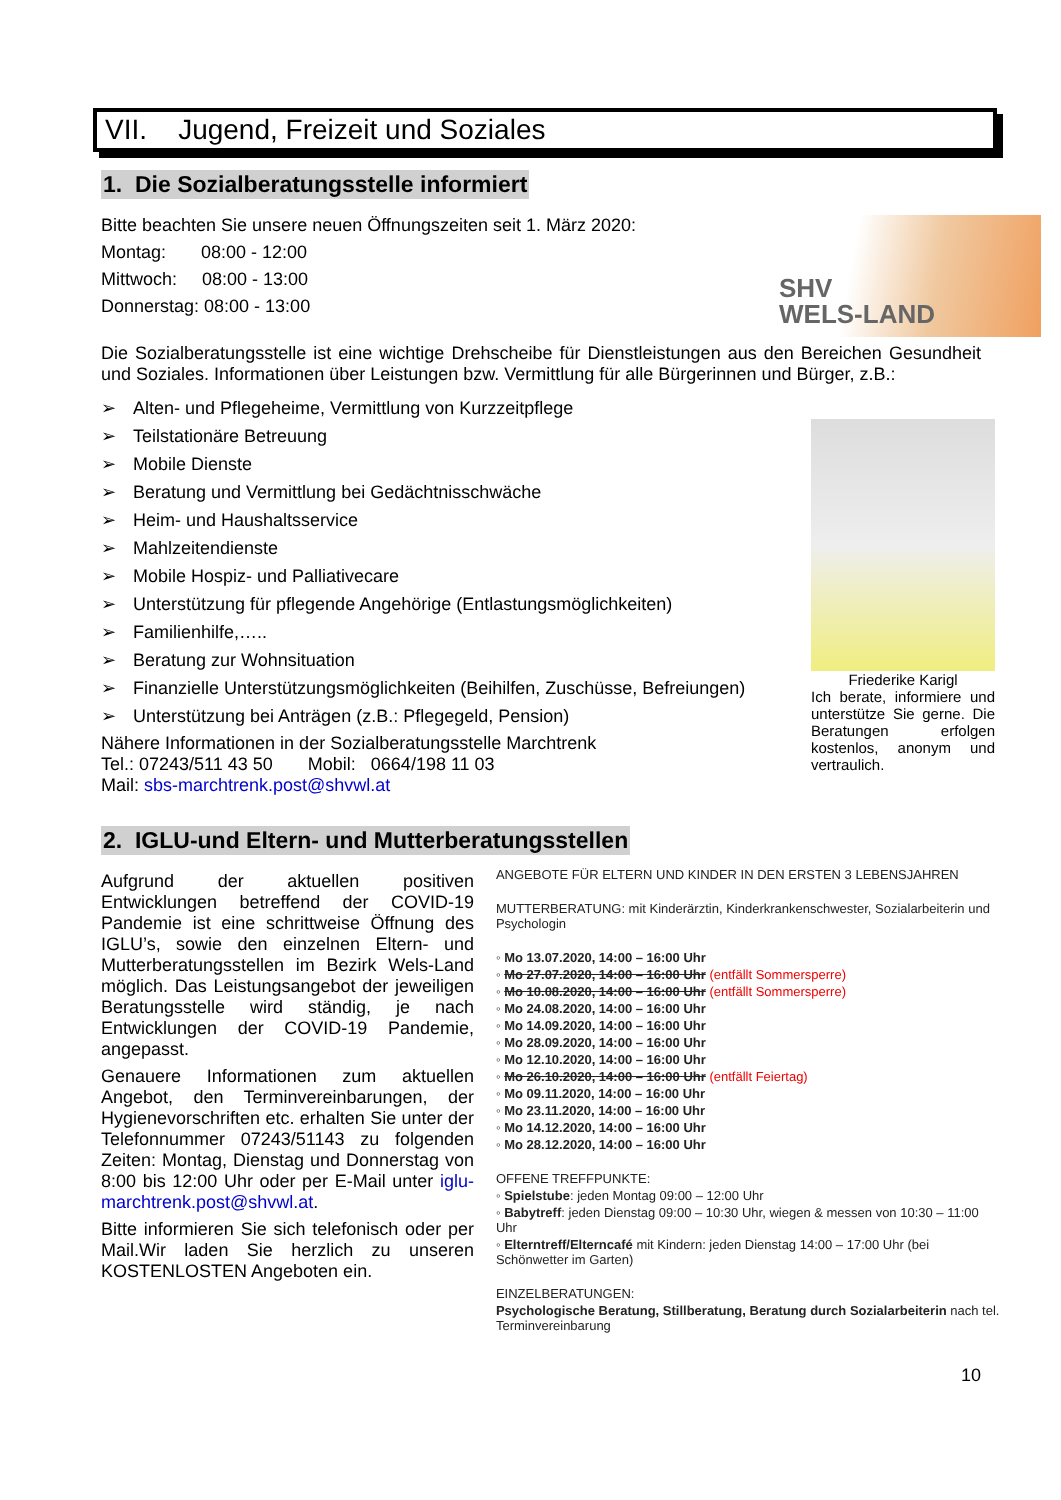VII. Jugend, Freizeit und Soziales
1. Die Sozialberatungsstelle informiert
Bitte beachten Sie unsere neuen Öffnungszeiten seit 1. März 2020:
Montag: 08:00 - 12:00
Mittwoch: 08:00 - 13:00
Donnerstag: 08:00 - 13:00
SHV
WELS-LAND
Die Sozialberatungsstelle ist eine wichtige Drehscheibe für Dienstleistungen aus den Bereichen Gesundheit und Soziales. Informationen über Leistungen bzw. Vermittlung für alle Bürgerinnen und Bürger, z.B.:
➢ Alten- und Pflegeheime, Vermittlung von Kurzzeitpflege
➢ Teilstationäre Betreuung
➢ Mobile Dienste
➢ Beratung und Vermittlung bei Gedächtnisschwäche
➢ Heim- und Haushaltsservice
➢ Mahlzeitendienste
➢ Mobile Hospiz- und Palliativecare
➢ Unterstützung für pflegende Angehörige (Entlastungsmöglichkeiten)
➢ Familienhilfe,…..
➢ Beratung zur Wohnsituation
➢ Finanzielle Unterstützungsmöglichkeiten (Beihilfen, Zuschüsse, Befreiungen)
➢ Unterstützung bei Anträgen (z.B.: Pflegegeld, Pension)
Nähere Informationen in der Sozialberatungsstelle Marchtrenk
Tel.: 07243/511 43 50 Mobil: 0664/198 11 03
Mail: sbs-marchtrenk.post@shvwl.at
Friederike Karigl
Ich berate, informiere und unterstütze Sie gerne. Die Beratungen erfolgen kostenlos, anonym und vertraulich.
2. IGLU-und Eltern- und Mutterberatungsstellen
Aufgrund der aktuellen positiven Entwicklungen betreffend der COVID-19 Pandemie ist eine schrittweise Öffnung des IGLU’s, sowie den einzelnen Eltern- und Mutterberatungsstellen im Bezirk Wels-Land möglich. Das Leistungsangebot der jeweiligen Beratungsstelle wird ständig, je nach Entwicklungen der COVID-19 Pandemie, angepasst.
Genauere Informationen zum aktuellen Angebot, den Terminvereinbarungen, der Hygienevorschriften etc. erhalten Sie unter der Telefonnummer 07243/51143 zu folgenden Zeiten: Montag, Dienstag und Donnerstag von 8:00 bis 12:00 Uhr oder per E-Mail unter iglu-marchtrenk.post@shvwl.at.
Bitte informieren Sie sich telefonisch oder per Mail.Wir laden Sie herzlich zu unseren KOSTENLOSTEN Angeboten ein.
ANGEBOTE FÜR ELTERN UND KINDER IN DEN ERSTEN 3 LEBENSJAHREN
MUTTERBERATUNG: mit Kinderärztin, Kinderkrankenschwester, Sozialarbeiterin und Psychologin
◦ Mo 13.07.2020, 14:00 – 16:00 Uhr
◦ Mo 27.07.2020, 14:00 – 16:00 Uhr (entfällt Sommersperre)
◦ Mo 10.08.2020, 14:00 – 16:00 Uhr (entfällt Sommersperre)
◦ Mo 24.08.2020, 14:00 – 16:00 Uhr
◦ Mo 14.09.2020, 14:00 – 16:00 Uhr
◦ Mo 28.09.2020, 14:00 – 16:00 Uhr
◦ Mo 12.10.2020, 14:00 – 16:00 Uhr
◦ Mo 26.10.2020, 14:00 – 16:00 Uhr (entfällt Feiertag)
◦ Mo 09.11.2020, 14:00 – 16:00 Uhr
◦ Mo 23.11.2020, 14:00 – 16:00 Uhr
◦ Mo 14.12.2020, 14:00 – 16:00 Uhr
◦ Mo 28.12.2020, 14:00 – 16:00 Uhr
OFFENE TREFFPUNKTE:
◦ Spielstube: jeden Montag 09:00 – 12:00 Uhr
◦ Babytreff: jeden Dienstag 09:00 – 10:30 Uhr, wiegen & messen von 10:30 – 11:00 Uhr
◦ Elterntreff/Elterncafé mit Kindern: jeden Dienstag 14:00 – 17:00 Uhr (bei Schönwetter im Garten)
EINZELBERATUNGEN:
Psychologische Beratung, Stillberatung, Beratung durch Sozialarbeiterin nach tel. Terminvereinbarung
10